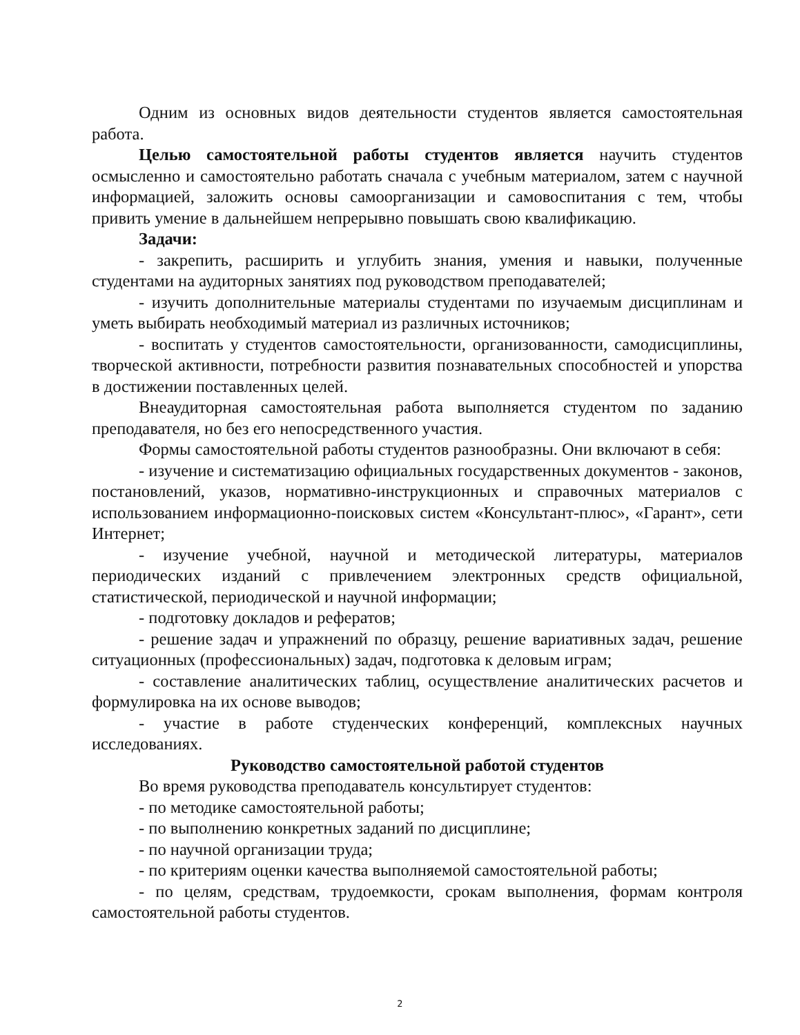Одним из основных видов деятельности студентов является самостоятельная работа.
Целью самостоятельной работы студентов является научить студентов осмысленно и самостоятельно работать сначала с учебным материалом, затем с научной информацией, заложить основы самоорганизации и самовоспитания с тем, чтобы привить умение в дальнейшем непрерывно повышать свою квалификацию.
Задачи:
- закрепить, расширить и углубить знания, умения и навыки, полученные студентами на аудиторных занятиях под руководством преподавателей;
- изучить дополнительные материалы студентами по изучаемым дисциплинам и уметь выбирать необходимый материал из различных источников;
- воспитать у студентов самостоятельности, организованности, самодисциплины, творческой активности, потребности развития познавательных способностей и упорства в достижении поставленных целей.
Внеаудиторная самостоятельная работа выполняется студентом по заданию преподавателя, но без его непосредственного участия.
Формы самостоятельной работы студентов разнообразны. Они включают в себя:
- изучение и систематизацию официальных государственных документов - законов, постановлений, указов, нормативно-инструкционных и справочных материалов с использованием информационно-поисковых систем «Консультант-плюс», «Гарант», сети Интернет;
- изучение учебной, научной и методической литературы, материалов периодических изданий с привлечением электронных средств официальной, статистической, периодической и научной информации;
- подготовку докладов и рефератов;
- решение задач и упражнений по образцу, решение вариативных задач, решение ситуационных (профессиональных) задач, подготовка к деловым играм;
- составление аналитических таблиц, осуществление аналитических расчетов и формулировка на их основе выводов;
- участие в работе студенческих конференций, комплексных научных исследованиях.
Руководство самостоятельной работой студентов
Во время руководства преподаватель консультирует студентов:
- по методике самостоятельной работы;
- по выполнению конкретных заданий по дисциплине;
- по научной организации труда;
- по критериям оценки качества выполняемой самостоятельной работы;
- по целям, средствам, трудоемкости, срокам выполнения, формам контроля самостоятельной работы студентов.
2